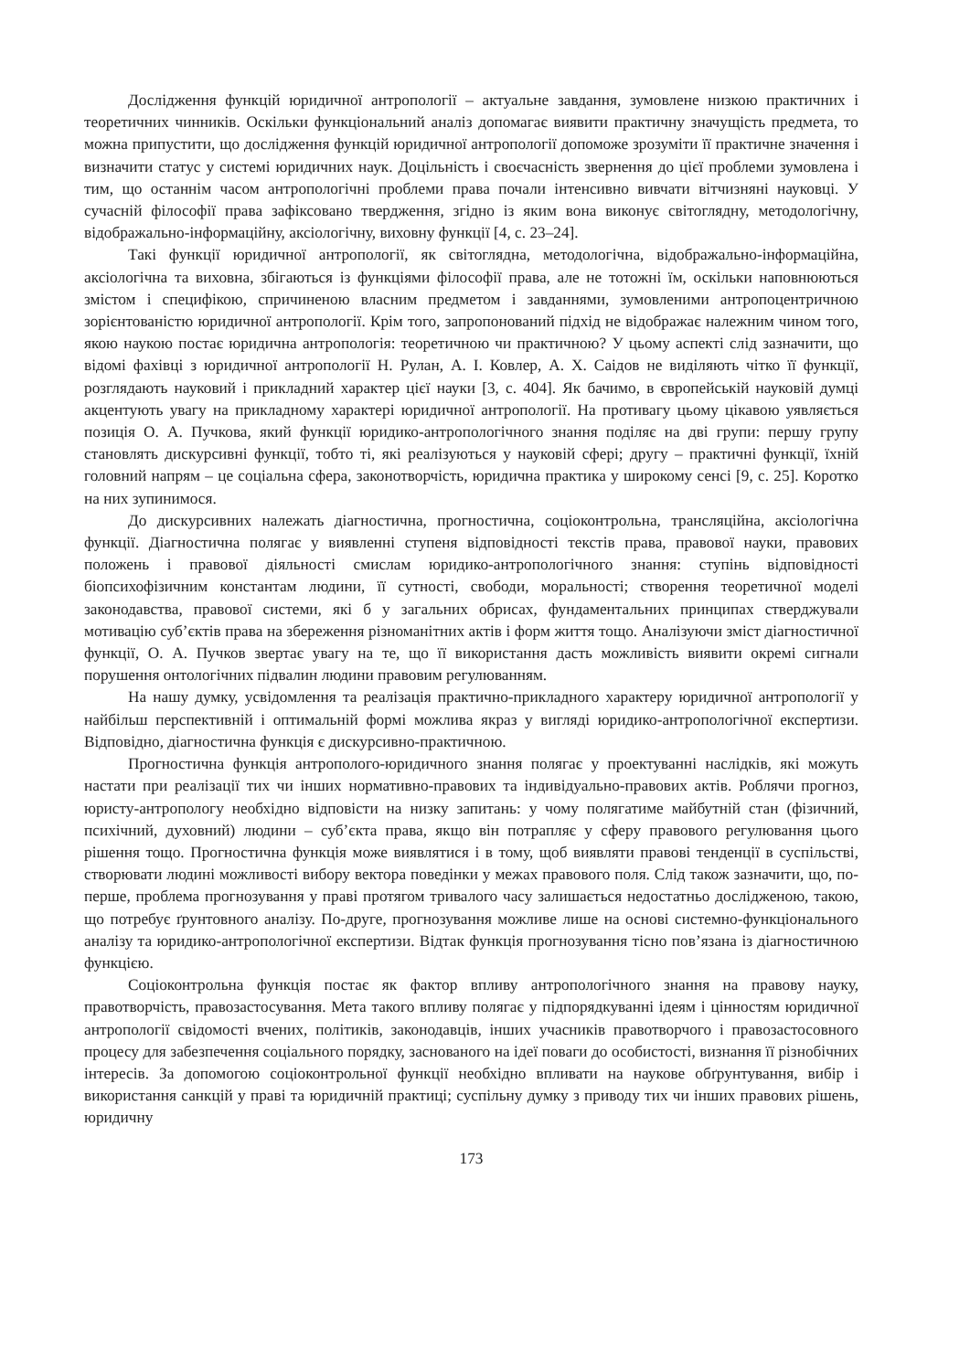Дослідження функцій юридичної антропології – актуальне завдання, зумовлене низкою практичних і теоретичних чинників. Оскільки функціональний аналіз допомагає виявити практичну значущість предмета, то можна припустити, що дослідження функцій юридичної антропології допоможе зрозуміти її практичне значення і визначити статус у системі юридичних наук. Доцільність і своєчасність звернення до цієї проблеми зумовлена і тим, що останнім часом антропологічні проблеми права почали інтенсивно вивчати вітчизняні науковці. У сучасній філософії права зафіксовано твердження, згідно із яким вона виконує світоглядну, методологічну, відображально-інформаційну, аксіологічну, виховну функції [4, с. 23–24].
Такі функції юридичної антропології, як світоглядна, методологічна, відображально-інформаційна, аксіологічна та виховна, збігаються із функціями філософії права, але не тотожні їм, оскільки наповнюються змістом і специфікою, спричиненою власним предметом і завданнями, зумовленими антропоцентричною зорієнтованістю юридичної антропології. Крім того, запропонований підхід не відображає належним чином того, якою наукою постає юридична антропологія: теоретичною чи практичною? У цьому аспекті слід зазначити, що відомі фахівці з юридичної антропології Н. Рулан, А. І. Ковлер, А. Х. Саідов не виділяють чітко її функції, розглядають науковий і прикладний характер цієї науки [3, с. 404]. Як бачимо, в європейській науковій думці акцентують увагу на прикладному характері юридичної антропології. На противагу цьому цікавою уявляється позиція О. А. Пучкова, який функції юридико-антропологічного знання поділяє на дві групи: першу групу становлять дискурсивні функції, тобто ті, які реалізуються у науковій сфері; другу – практичні функції, їхній головний напрям – це соціальна сфера, законотворчість, юридична практика у широкому сенсі [9, с. 25]. Коротко на них зупинимося.
До дискурсивних належать діагностична, прогностична, соціоконтрольна, трансляційна, аксіологічна функції. Діагностична полягає у виявленні ступеня відповідності текстів права, правової науки, правових положень і правової діяльності смислам юридико-антропологічного знання: ступінь відповідності біопсихофізичним константам людини, її сутності, свободи, моральності; створення теоретичної моделі законодавства, правової системи, які б у загальних обрисах, фундаментальних принципах стверджували мотивацію суб’єктів права на збереження різноманітних актів і форм життя тощо. Аналізуючи зміст діагностичної функції, О. А. Пучков звертає увагу на те, що її використання дасть можливість виявити окремі сигнали порушення онтологічних підвалин людини правовим регулюванням.
На нашу думку, усвідомлення та реалізація практично-прикладного характеру юридичної антропології у найбільш перспективній і оптимальній формі можлива якраз у вигляді юридико-антропологічної експертизи. Відповідно, діагностична функція є дискурсивно-практичною.
Прогностична функція антрополого-юридичного знання полягає у проектуванні наслідків, які можуть настати при реалізації тих чи інших нормативно-правових та індивідуально-правових актів. Роблячи прогноз, юристу-антропологу необхідно відповісти на низку запитань: у чому полягатиме майбутній стан (фізичний, психічний, духовний) людини – суб’єкта права, якщо він потрапляє у сферу правового регулювання цього рішення тощо. Прогностична функція може виявлятися і в тому, щоб виявляти правові тенденції в суспільстві, створювати людині можливості вибору вектора поведінки у межах правового поля. Слід також зазначити, що, по-перше, проблема прогнозування у праві протягом тривалого часу залишається недостатньо дослідженою, такою, що потребує ґрунтовного аналізу. По-друге, прогнозування можливе лише на основі системно-функціонального аналізу та юридико-антропологічної експертизи. Відтак функція прогнозування тісно пов’язана із діагностичною функцією.
Соціоконтрольна функція постає як фактор впливу антропологічного знання на правову науку, правотворчість, правозастосування. Мета такого впливу полягає у підпорядкуванні ідеям і цінностям юридичної антропології свідомості вчених, політиків, законодавців, інших учасників правотворчого і правозастосовного процесу для забезпечення соціального порядку, заснованого на ідеї поваги до особистості, визнання її різнобічних інтересів. За допомогою соціоконтрольної функції необхідно впливати на наукове обґрунтування, вибір і використання санкцій у праві та юридичній практиці; суспільну думку з приводу тих чи інших правових рішень, юридичну
173